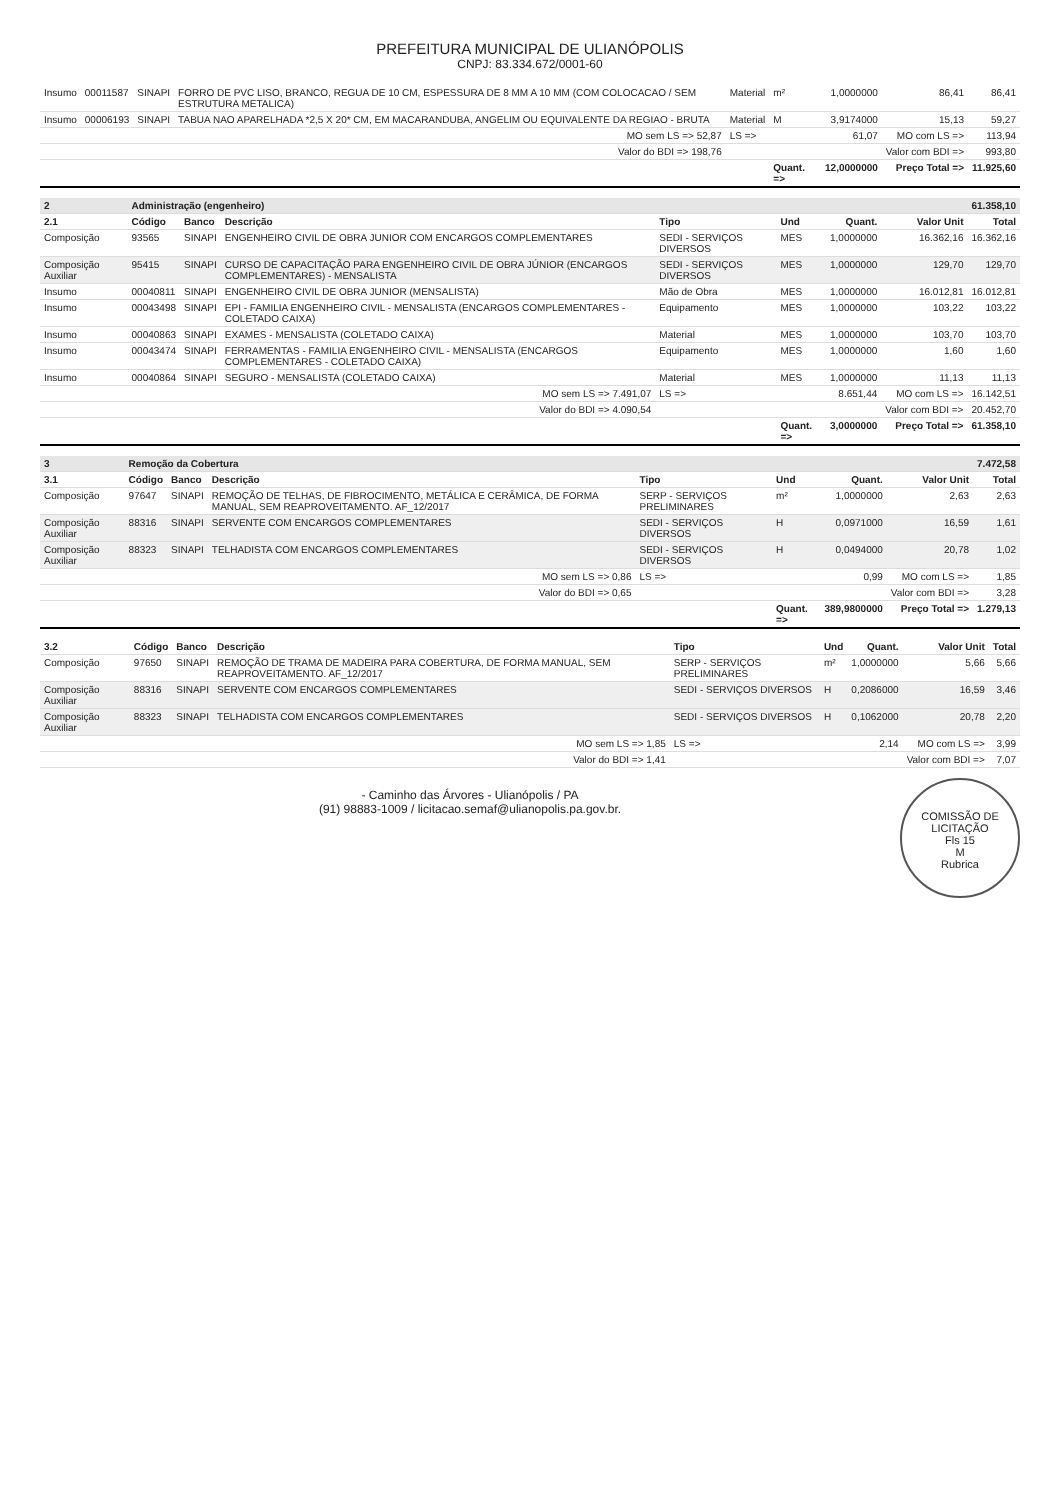PREFEITURA MUNICIPAL DE ULIANÓPOLIS
CNPJ: 83.334.672/0001-60
| Insumo | 00011587 | SINAPI | FORRO DE PVC LISO, BRANCO, REGUA DE 10 CM, ESPESSURA DE 8 MM A 10 MM (COM COLOCACAO / SEM ESTRUTURA METALICA) | Material | m² | 1,0000000 | 86,41 | 86,41 |
| Insumo | 00006193 | SINAPI | TABUA NAO APARELHADA *2,5 X 20* CM, EM MACARANDUBA, ANGELIM OU EQUIVALENTE DA REGIAO - BRUTA | Material | M | 3,9174000 | 15,13 | 59,27 |
| MO sem LS => 52,87 | | | | LS => | | 61,07 | MO com LS => | 113,94 |
| Valor do BDI => 198,76 | | | | | | | Valor com BDI => | 993,80 |
| | | | | | Quant. => | 12,0000000 | Preço Total => | 11.925,60 |
| 2 | Administração (engenheiro) | | | | | | | 61.358,10 |
| 2.1 | Código | Banco | Descrição | Tipo | Und | Quant. | Valor Unit | Total |
| Composição | 93565 | SINAPI | ENGENHEIRO CIVIL DE OBRA JUNIOR COM ENCARGOS COMPLEMENTARES | SEDI - SERVIÇOS DIVERSOS | MES | 1,0000000 | 16.362,16 | 16.362,16 |
| Composição Auxiliar | 95415 | SINAPI | CURSO DE CAPACITAÇÃO PARA ENGENHEIRO CIVIL DE OBRA JÚNIOR (ENCARGOS COMPLEMENTARES) - MENSALISTA | SEDI - SERVIÇOS DIVERSOS | MES | 1,0000000 | 129,70 | 129,70 |
| Insumo | 00040811 | SINAPI | ENGENHEIRO CIVIL DE OBRA JUNIOR (MENSALISTA) | Mão de Obra | MES | 1,0000000 | 16.012,81 | 16.012,81 |
| Insumo | 00043498 | SINAPI | EPI - FAMILIA ENGENHEIRO CIVIL - MENSALISTA (ENCARGOS COMPLEMENTARES - COLETADO CAIXA) | Equipamento | MES | 1,0000000 | 103,22 | 103,22 |
| Insumo | 00040863 | SINAPI | EXAMES - MENSALISTA (COLETADO CAIXA) | Material | MES | 1,0000000 | 103,70 | 103,70 |
| Insumo | 00043474 | SINAPI | FERRAMENTAS - FAMILIA ENGENHEIRO CIVIL - MENSALISTA (ENCARGOS COMPLEMENTARES - COLETADO CAIXA) | Equipamento | MES | 1,0000000 | 1,60 | 1,60 |
| Insumo | 00040864 | SINAPI | SEGURO - MENSALISTA (COLETADO CAIXA) | Material | MES | 1,0000000 | 11,13 | 11,13 |
| MO sem LS => 7.491,07 | | | | LS => | | 8.651,44 | MO com LS => | 16.142,51 |
| Valor do BDI => 4.090,54 | | | | | | | Valor com BDI => | 20.452,70 |
| | | | | | Quant. => | 3,0000000 | Preço Total => | 61.358,10 |
| 3 | Remoção da Cobertura | | | | | | | 7.472,58 |
| 3.1 | Código | Banco | Descrição | Tipo | Und | Quant. | Valor Unit | Total |
| Composição | 97647 | SINAPI | REMOÇÃO DE TELHAS, DE FIBROCIMENTO, METÁLICA E CERÂMICA, DE FORMA MANUAL, SEM REAPROVEITAMENTO. AF_12/2017 | SERP - SERVIÇOS PRELIMINARES | m² | 1,0000000 | 2,63 | 2,63 |
| Composição Auxiliar | 88316 | SINAPI | SERVENTE COM ENCARGOS COMPLEMENTARES | SEDI - SERVIÇOS DIVERSOS | H | 0,0971000 | 16,59 | 1,61 |
| Composição Auxiliar | 88323 | SINAPI | TELHADISTA COM ENCARGOS COMPLEMENTARES | SEDI - SERVIÇOS DIVERSOS | H | 0,0494000 | 20,78 | 1,02 |
| MO sem LS => 0,86 | | | | LS => | | 0,99 | MO com LS => | 1,85 |
| Valor do BDI => 0,65 | | | | | | | Valor com BDI => | 3,28 |
| | | | | | Quant. => | 389,9800000 | Preço Total => | 1.279,13 |
| 3.2 | Código | Banco | Descrição | Tipo | Und | Quant. | Valor Unit | Total |
| --- | --- | --- | --- | --- | --- | --- | --- | --- |
| Composição | 97650 | SINAPI | REMOÇÃO DE TRAMA DE MADEIRA PARA COBERTURA, DE FORMA MANUAL, SEM REAPROVEITAMENTO. AF_12/2017 | SERP - SERVIÇOS PRELIMINARES | m² | 1,0000000 | 5,66 | 5,66 |
| Composição Auxiliar | 88316 | SINAPI | SERVENTE COM ENCARGOS COMPLEMENTARES | SEDI - SERVIÇOS DIVERSOS | H | 0,2086000 | 16,59 | 3,46 |
| Composição Auxiliar | 88323 | SINAPI | TELHADISTA COM ENCARGOS COMPLEMENTARES | SEDI - SERVIÇOS DIVERSOS | H | 0,1062000 | 20,78 | 2,20 |
| MO sem LS => 1,85 | | | | LS => | | 2,14 | MO com LS => | 3,99 |
| Valor do BDI => 1,41 | | | | | | | Valor com BDI => | 7,07 |
COMISSÃO DE LICITAÇÃO
Fls 15
M
Rubrica
- Caminho das Árvores - Ulianópolis / PA
(91) 98883-1009 / licitacao.semaf@ulianopolis.pa.gov.br.